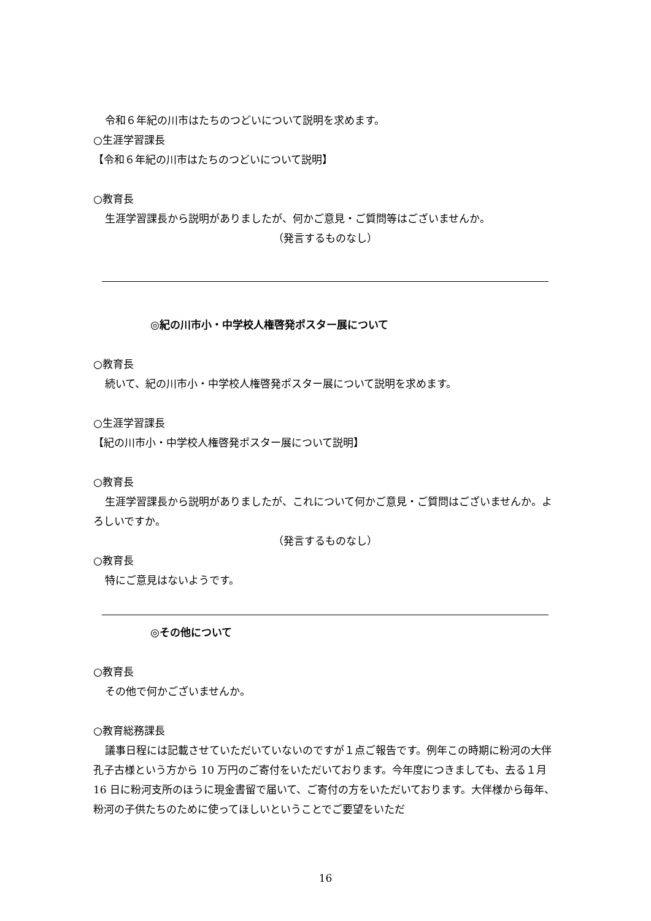令和６年紀の川市はたちのつどいについて説明を求めます。
○生涯学習課長
【令和６年紀の川市はたちのつどいについて説明】
○教育長
生涯学習課長から説明がありましたが、何かご意見・ご質問等はございませんか。
（発言するものなし）
◎紀の川市小・中学校人権啓発ポスター展について
○教育長
続いて、紀の川市小・中学校人権啓発ポスター展について説明を求めます。
○生涯学習課長
【紀の川市小・中学校人権啓発ポスター展について説明】
○教育長
生涯学習課長から説明がありましたが、これについて何かご意見・ご質問はございませんか。よろしいですか。
（発言するものなし）
○教育長
特にご意見はないようです。
◎その他について
○教育長
その他で何かございませんか。
○教育総務課長
議事日程には記載させていただいていないのですが１点ご報告です。例年この時期に粉河の大伴孔子古様という方から 10 万円のご寄付をいただいております。今年度につきましても、去る１月 16 日に粉河支所のほうに現金書留で届いて、ご寄付の方をいただいております。大伴様から毎年、粉河の子供たちのために使ってほしいということでご要望をいただ
16